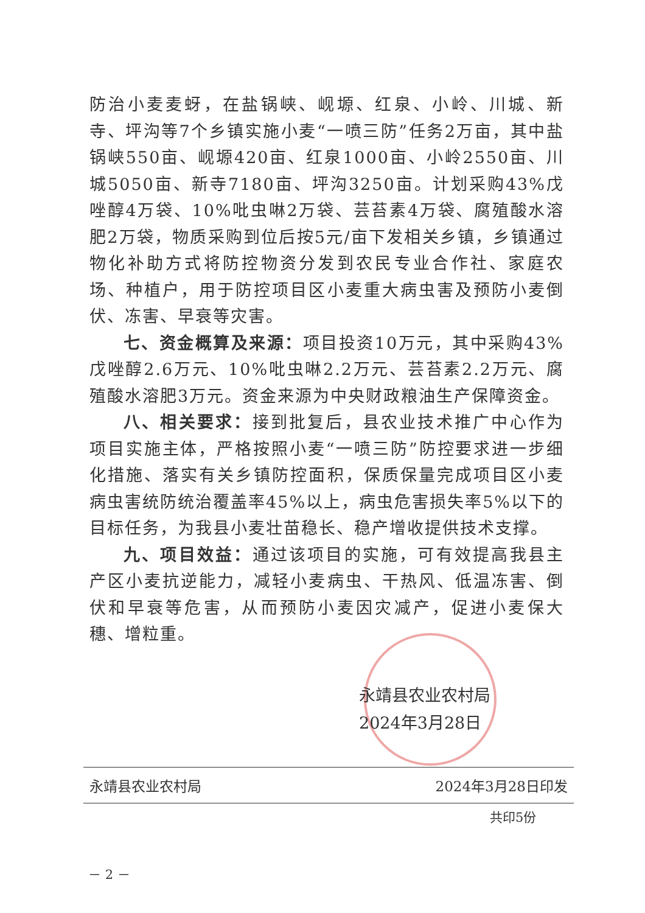防治小麦麦蚜，在盐锅峡、岘塬、红泉、小岭、川城、新寺、坪沟等7个乡镇实施小麦“一喷三防”任务2万亩，其中盐锅峡550亩、岘塬420亩、红泉1000亩、小岭2550亩、川城5050亩、新寺7180亩、坪沟3250亩。计划采购43%戊唑醇4万袋、10%吡虫啉2万袋、芸苔素4万袋、腐殖酸水溶肥2万袋，物质采购到位后按5元/亩下发相关乡镇，乡镇通过物化补助方式将防控物资分发到农民专业合作社、家庭农场、种植户，用于防控项目区小麦重大病虫害及预防小麦倒伏、冻害、早衰等灾害。
七、资金概算及来源：项目投资10万元，其中采购43%戊唑醇2.6万元、10%吡虫啉2.2万元、芸苔素2.2万元、腐殖酸水溶肥3万元。资金来源为中央财政粮油生产保障资金。
八、相关要求：接到批复后，县农业技术推广中心作为项目实施主体，严格按照小麦“一喷三防”防控要求进一步细化措施、落实有关乡镇防控面积，保质保量完成项目区小麦病虫害统防统治覆盖率45%以上，病虫危害损失率5%以下的目标任务，为我县小麦壮苗稳长、稳产增收提供技术支撑。
九、项目效益：通过该项目的实施，可有效提高我县主产区小麦抗逆能力，减轻小麦病虫、干热风、低温冻害、倒伏和早衰等危害，从而预防小麦因灾减产，促进小麦保大穗、增粒重。
永靖县农业农村局
2024年3月28日
永靖县农业农村局 2024年3月28日印发
共印5份
－ 2 －